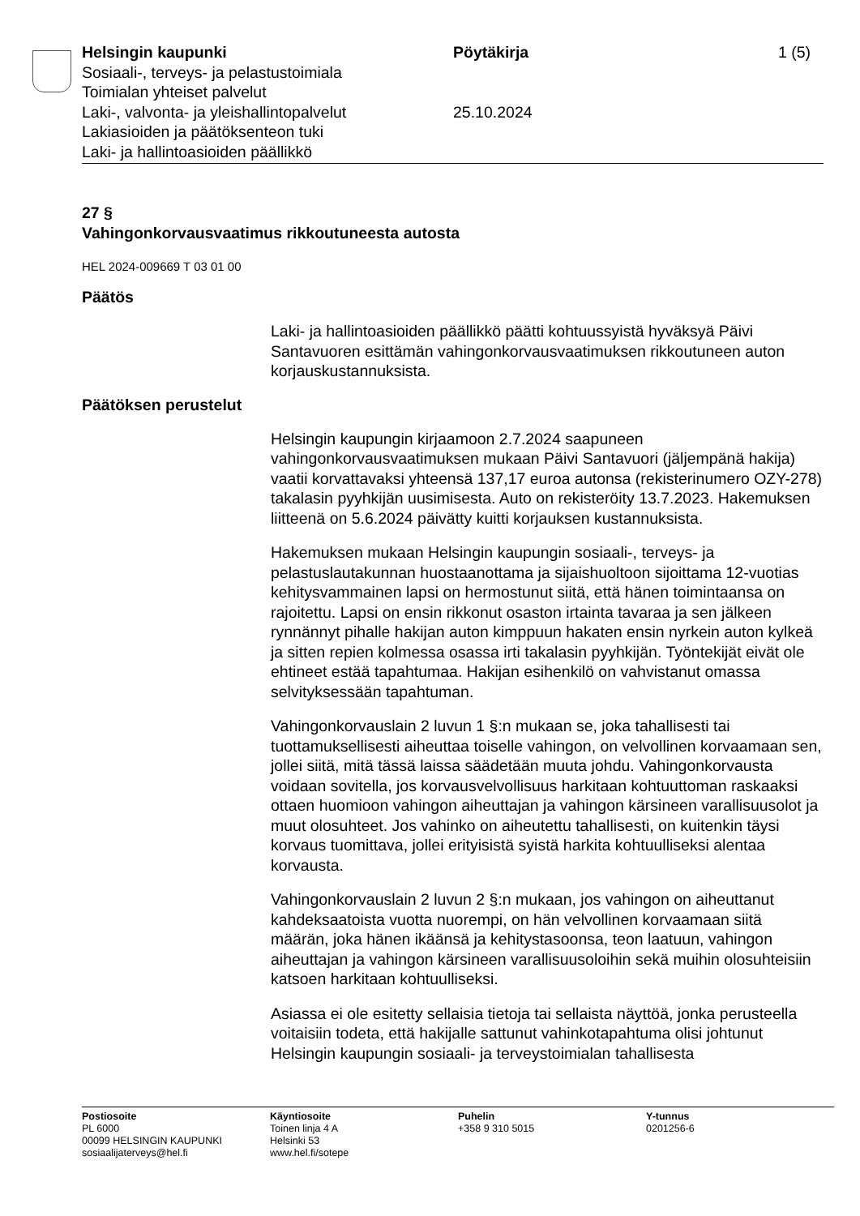Helsingin kaupunki
Sosiaali-, terveys- ja pelastustoimiala
Toimialan yhteiset palvelut
Laki-, valvonta- ja yleishallintopalvelut
Lakiasioiden ja päätöksenteon tuki
Laki- ja hallintoasioiden päällikkö
Pöytäkirja
25.10.2024
1 (5)
27 §
Vahingonkorvausvaatimus rikkoutuneesta autosta
HEL 2024-009669 T 03 01 00
Päätös
Laki- ja hallintoasioiden päällikkö päätti kohtuussyistä hyväksyä Päivi Santavuoren esittämän vahingonkorvausvaatimuksen rikkoutuneen auton korjauskustannuksista.
Päätöksen perustelut
Helsingin kaupungin kirjaamoon 2.7.2024 saapuneen vahingonkorvausvaatimuksen mukaan Päivi Santavuori (jäljempänä hakija) vaatii korvattavaksi yhteensä 137,17 euroa autonsa (rekisterinumero OZY-278) takalasin pyyhkijän uusimisesta. Auto on rekisteröity 13.7.2023. Hakemuksen liitteenä on 5.6.2024 päivätty kuitti korjauksen kustannuksista.
Hakemuksen mukaan Helsingin kaupungin sosiaali-, terveys- ja pelastuslautakunnan huostaanottama ja sijaishuoltoon sijoittama 12-vuotias kehitysvammainen lapsi on hermostunut siitä, että hänen toimintaansa on rajoitettu. Lapsi on ensin rikkonut osaston irtainta tavaraa ja sen jälkeen rynnännyt pihalle hakijan auton kimppuun hakaten ensin nyrkein auton kylkeä ja sitten repien kolmessa osassa irti takalasin pyyhkijän. Työntekijät eivät ole ehtineet estää tapahtumaa. Hakijan esihenkilö on vahvistanut omassa selvityksessään tapahtuman.
Vahingonkorvauslain 2 luvun 1 §:n mukaan se, joka tahallisesti tai tuottamuksellisesti aiheuttaa toiselle vahingon, on velvollinen korvaamaan sen, jollei siitä, mitä tässä laissa säädetään muuta johdu. Vahingonkorvausta voidaan sovitella, jos korvausvelvollisuus harkitaan kohtuuttoman raskaaksi ottaen huomioon vahingon aiheuttajan ja vahingon kärsineen varallisuusolot ja muut olosuhteet. Jos vahinko on aiheutettu tahallisesti, on kuitenkin täysi korvaus tuomittava, jollei erityisistä syistä harkita kohtuulliseksi alentaa korvausta.
Vahingonkorvauslain 2 luvun 2 §:n mukaan, jos vahingon on aiheuttanut kahdeksaatoista vuotta nuorempi, on hän velvollinen korvaamaan siitä määrän, joka hänen ikäänsä ja kehitystasoonsa, teon laatuun, vahingon aiheuttajan ja vahingon kärsineen varallisuusoloihin sekä muihin olosuhteisiin katsoen harkitaan kohtuulliseksi.
Asiassa ei ole esitetty sellaisia tietoja tai sellaista näyttöä, jonka perusteella voitaisiin todeta, että hakijalle sattunut vahinkotapahtuma olisi johtunut Helsingin kaupungin sosiaali- ja terveystoimialan tahallisesta
Postiosoite
PL 6000
00099 HELSINGIN KAUPUNKI
sosiaalijaterveys@hel.fi
Käyntiosoite
Toinen linja 4 A
Helsinki 53
www.hel.fi/sotepe
Puhelin
+358 9 310 5015
Y-tunnus
0201256-6